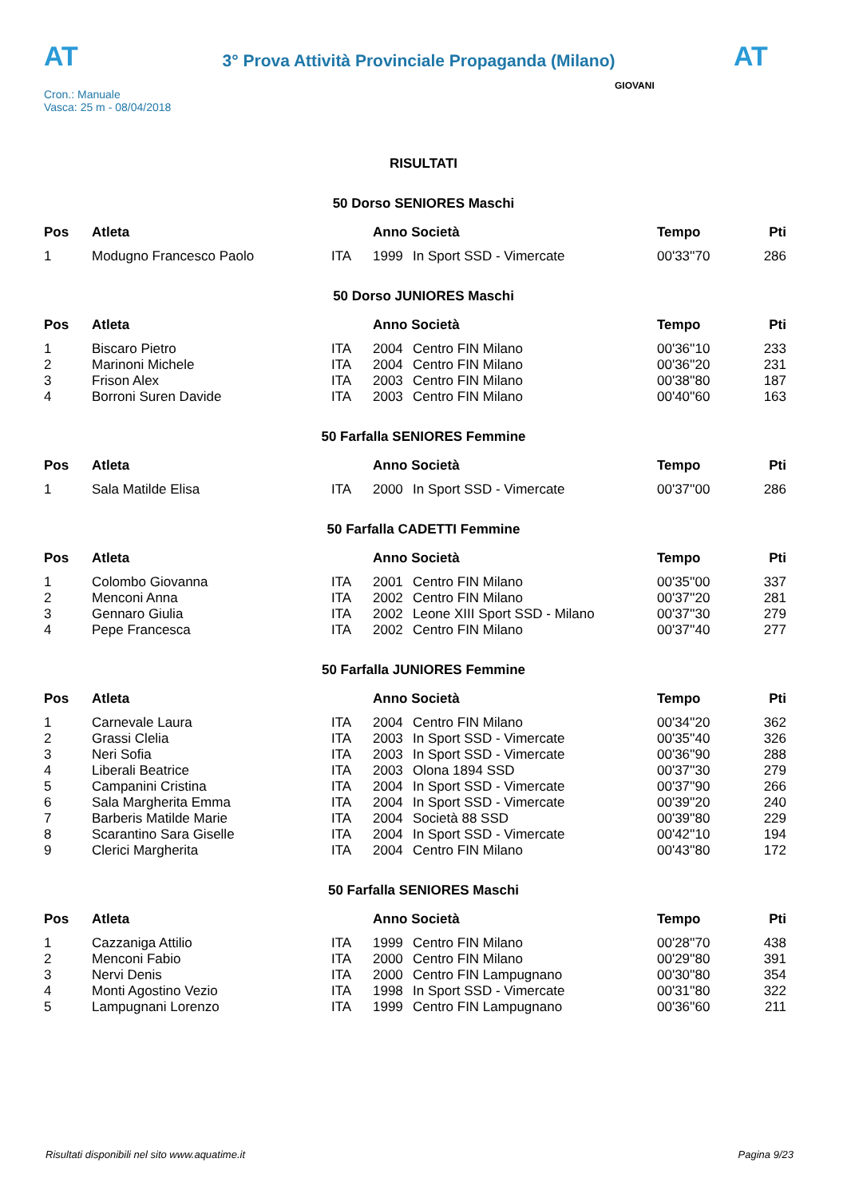AT
3° Prova Attività Provinciale Propaganda (Milano)
AT
Cron.: Manuale
Vasca: 25 m - 08/04/2018
GIOVANI
RISULTATI
50 Dorso SENIORES Maschi
| Pos | Atleta | | Anno Società | | Tempo | Pti |
| --- | --- | --- | --- | --- | --- | --- |
| 1 | Modugno Francesco Paolo | ITA | 1999 | In Sport SSD - Vimercate | 00'33''70 | 286 |
50 Dorso JUNIORES Maschi
| Pos | Atleta | | Anno Società | | Tempo | Pti |
| --- | --- | --- | --- | --- | --- | --- |
| 1 | Biscaro Pietro | ITA | 2004 | Centro FIN Milano | 00'36''10 | 233 |
| 2 | Marinoni Michele | ITA | 2004 | Centro FIN Milano | 00'36''20 | 231 |
| 3 | Frison Alex | ITA | 2003 | Centro FIN Milano | 00'38''80 | 187 |
| 4 | Borroni Suren Davide | ITA | 2003 | Centro FIN Milano | 00'40''60 | 163 |
50 Farfalla SENIORES Femmine
| Pos | Atleta | | Anno Società | | Tempo | Pti |
| --- | --- | --- | --- | --- | --- | --- |
| 1 | Sala Matilde Elisa | ITA | 2000 | In Sport SSD - Vimercate | 00'37''00 | 286 |
50 Farfalla CADETTI Femmine
| Pos | Atleta | | Anno Società | | Tempo | Pti |
| --- | --- | --- | --- | --- | --- | --- |
| 1 | Colombo Giovanna | ITA | 2001 | Centro FIN Milano | 00'35''00 | 337 |
| 2 | Menconi Anna | ITA | 2002 | Centro FIN Milano | 00'37''20 | 281 |
| 3 | Gennaro Giulia | ITA | 2002 | Leone XIII Sport SSD - Milano | 00'37''30 | 279 |
| 4 | Pepe Francesca | ITA | 2002 | Centro FIN Milano | 00'37''40 | 277 |
50 Farfalla JUNIORES Femmine
| Pos | Atleta | | Anno Società | | Tempo | Pti |
| --- | --- | --- | --- | --- | --- | --- |
| 1 | Carnevale Laura | ITA | 2004 | Centro FIN Milano | 00'34''20 | 362 |
| 2 | Grassi Clelia | ITA | 2003 | In Sport SSD - Vimercate | 00'35''40 | 326 |
| 3 | Neri Sofia | ITA | 2003 | In Sport SSD - Vimercate | 00'36''90 | 288 |
| 4 | Liberali Beatrice | ITA | 2003 | Olona 1894 SSD | 00'37''30 | 279 |
| 5 | Campanini Cristina | ITA | 2004 | In Sport SSD - Vimercate | 00'37''90 | 266 |
| 6 | Sala Margherita Emma | ITA | 2004 | In Sport SSD - Vimercate | 00'39''20 | 240 |
| 7 | Barberis Matilde Marie | ITA | 2004 | Società 88 SSD | 00'39''80 | 229 |
| 8 | Scarantino Sara Giselle | ITA | 2004 | In Sport SSD - Vimercate | 00'42''10 | 194 |
| 9 | Clerici Margherita | ITA | 2004 | Centro FIN Milano | 00'43''80 | 172 |
50 Farfalla SENIORES Maschi
| Pos | Atleta | | Anno Società | | Tempo | Pti |
| --- | --- | --- | --- | --- | --- | --- |
| 1 | Cazzaniga Attilio | ITA | 1999 | Centro FIN Milano | 00'28''70 | 438 |
| 2 | Menconi Fabio | ITA | 2000 | Centro FIN Milano | 00'29''80 | 391 |
| 3 | Nervi Denis | ITA | 2000 | Centro FIN Lampugnano | 00'30''80 | 354 |
| 4 | Monti Agostino Vezio | ITA | 1998 | In Sport SSD - Vimercate | 00'31''80 | 322 |
| 5 | Lampugnani Lorenzo | ITA | 1999 | Centro FIN Lampugnano | 00'36''60 | 211 |
Risultati disponibili nel sito www.aquatime.it Pagina 9/23